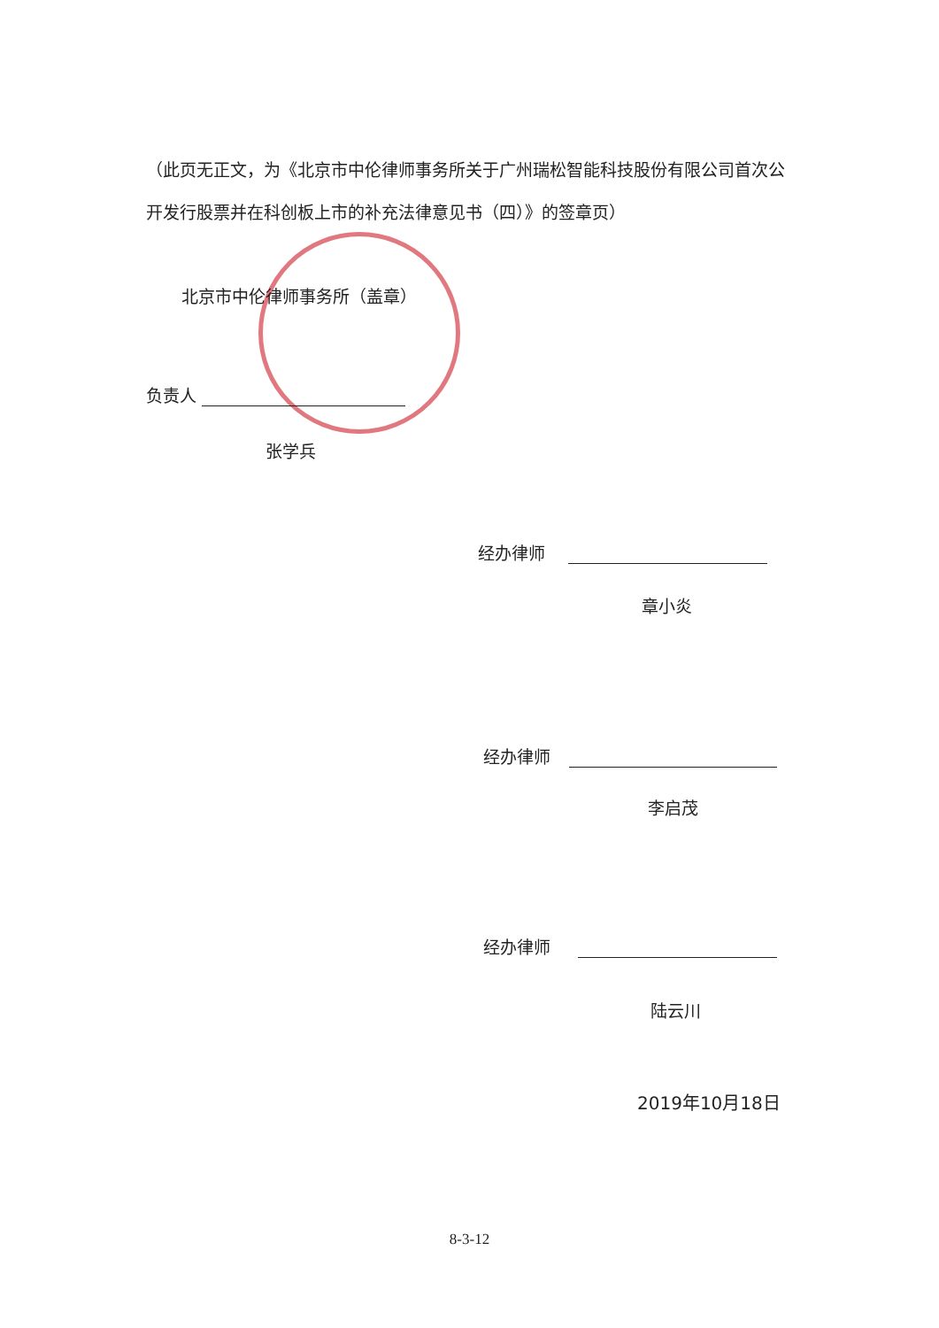（此页无正文，为《北京市中伦律师事务所关于广州瑞松智能科技股份有限公司首次公开发行股票并在科创板上市的补充法律意见书（四）》的签章页）
北京市中伦律师事务所（盖章）
负责人
张学兵
经办律师
章小炎
经办律师
李启茂
经办律师
陆云川
2019年10月18日
8-3-12